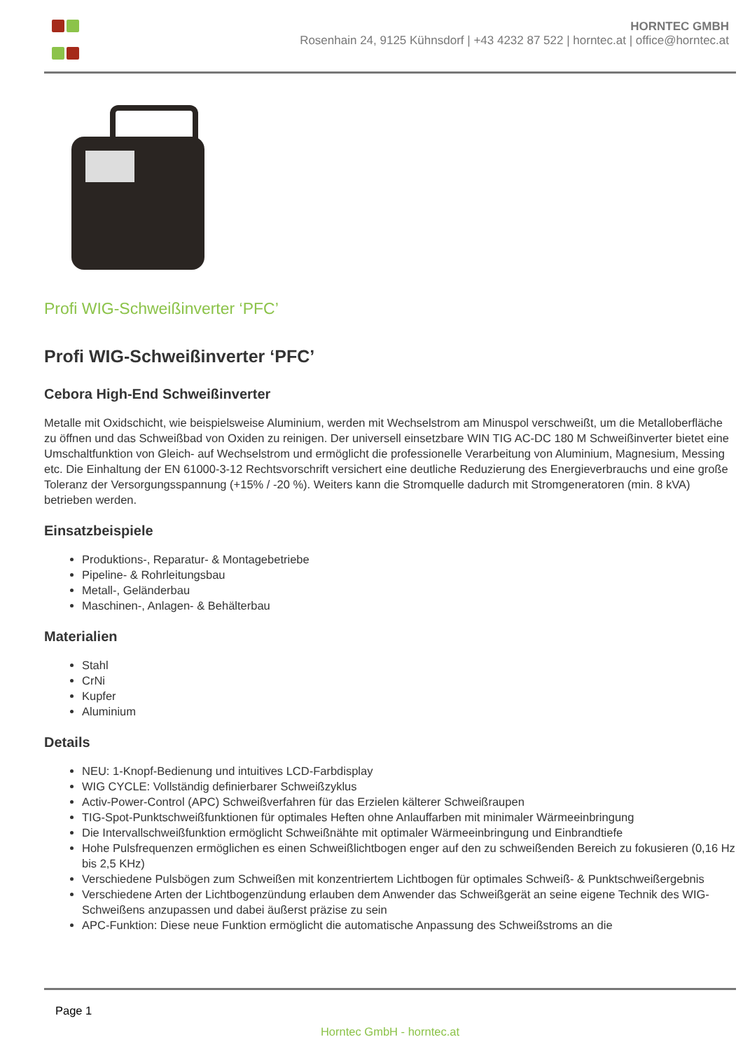HORNTEC GMBH
Rosenhain 24, 9125 Kühnsdorf | +43 4232 87 522 | horntec.at | office@horntec.at
Profi WIG-Schweißinverter ‘PFC’
Profi WIG-Schweißinverter ‘PFC’
Cebora High-End Schweißinverter
Metalle mit Oxidschicht, wie beispielsweise Aluminium, werden mit Wechselstrom am Minuspol verschweißt, um die Metalloberfläche zu öffnen und das Schweißbad von Oxiden zu reinigen. Der universell einsetzbare WIN TIG AC-DC 180 M Schweißinverter bietet eine Umschaltfunktion von Gleich- auf Wechselstrom und ermöglicht die professionelle Verarbeitung von Aluminium, Magnesium, Messing etc. Die Einhaltung der EN 61000-3-12 Rechtsvorschrift versichert eine deutliche Reduzierung des Energieverbrauchs und eine große Toleranz der Versorgungsspannung (+15% / -20 %). Weiters kann die Stromquelle dadurch mit Stromgeneratoren (min. 8 kVA) betrieben werden.
Einsatzbeispiele
Produktions-, Reparatur- & Montagebetriebe
Pipeline- & Rohrleitungsbau
Metall-, Geländerbau
Maschinen-, Anlagen- & Behälterbau
Materialien
Stahl
CrNi
Kupfer
Aluminium
Details
NEU: 1-Knopf-Bedienung und intuitives LCD-Farbdisplay
WIG CYCLE: Vollständig definierbarer Schweißzyklus
Activ-Power-Control (APC) Schweißverfahren für das Erzielen kälterer Schweißraupen
TIG-Spot-Punktschweißfunktionen für optimales Heften ohne Anlauffarben mit minimaler Wärmeeinbringung
Die Intervallschweißfunktion ermöglicht Schweißnähte mit optimaler Wärmeeinbringung und Einbrandtiefe
Hohe Pulsfrequenzen ermöglichen es einen Schweißlichtbogen enger auf den zu schweißenden Bereich zu fokusieren (0,16 Hz bis 2,5 KHz)
Verschiedene Pulsbögen zum Schweißen mit konzentriertem Lichtbogen für optimales Schweiß- & Punktschweißergebnis
Verschiedene Arten der Lichtbogenzündung erlauben dem Anwender das Schweißgerät an seine eigene Technik des WIG-Schweißens anzupassen und dabei äußerst präzise zu sein
APC-Funktion: Diese neue Funktion ermöglicht die automatische Anpassung des Schweißstroms an die
Page 1
Horntec GmbH - horntec.at